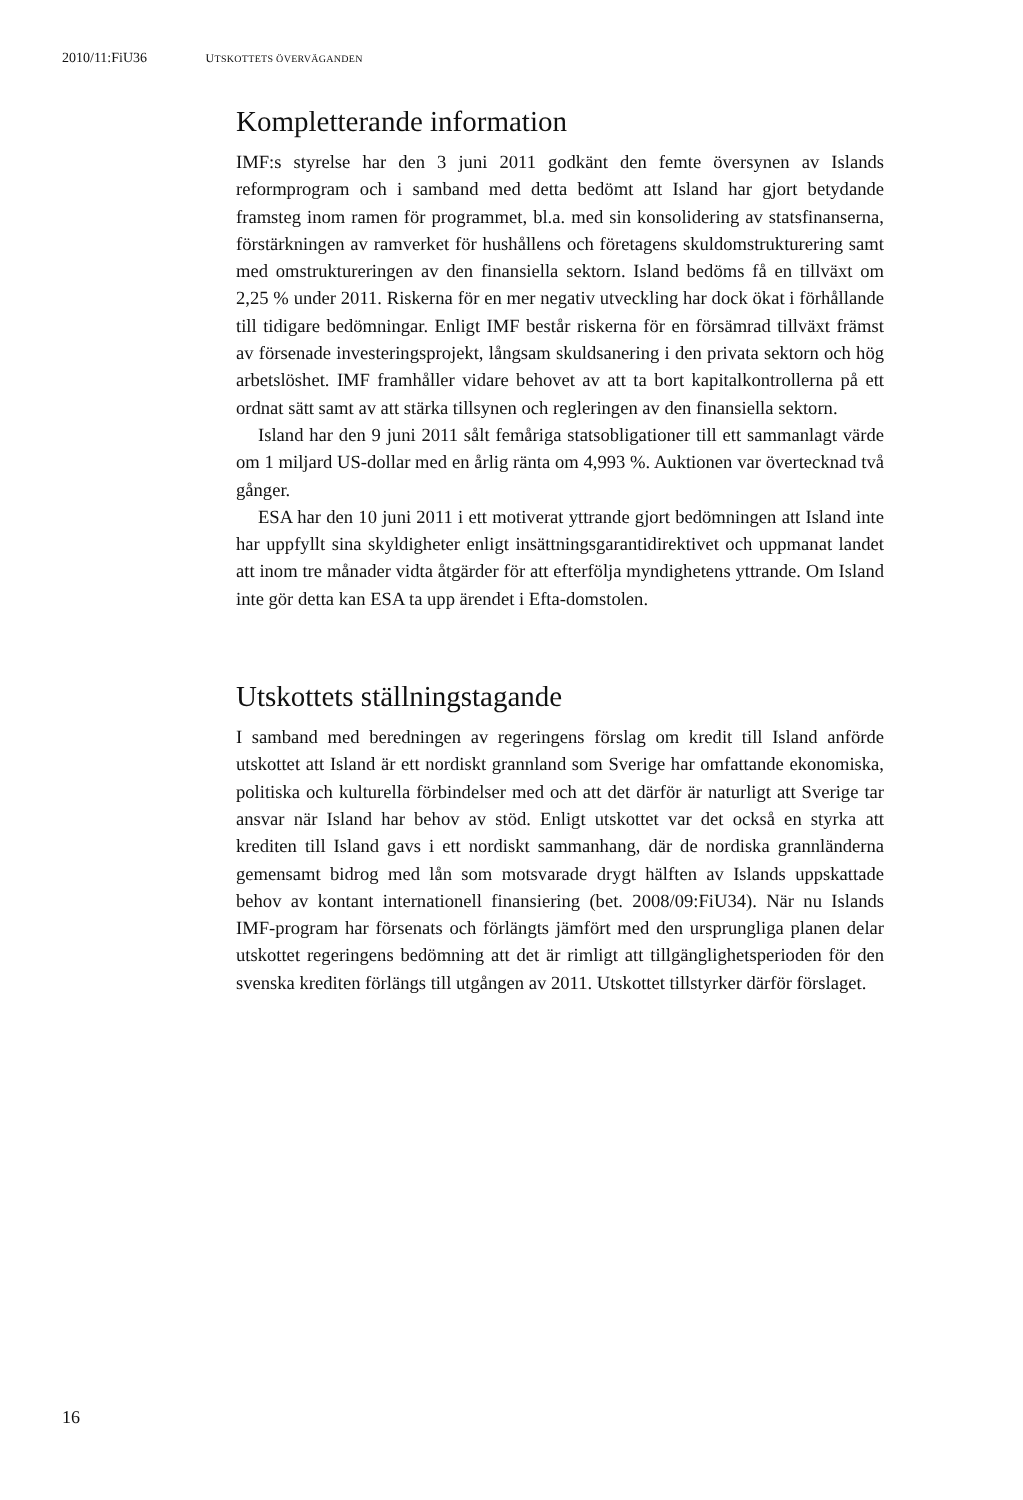2010/11:FiU36 UTSKOTTETS ÖVERVÄGANDEN
Kompletterande information
IMF:s styrelse har den 3 juni 2011 godkänt den femte översynen av Islands reformprogram och i samband med detta bedömt att Island har gjort betydande framsteg inom ramen för programmet, bl.a. med sin konsolidering av statsfinanserna, förstärkningen av ramverket för hushållens och företagens skuldomstrukturering samt med omstruktureringen av den finansiella sektorn. Island bedöms få en tillväxt om 2,25 % under 2011. Riskerna för en mer negativ utveckling har dock ökat i förhållande till tidigare bedömningar. Enligt IMF består riskerna för en försämrad tillväxt främst av försenade investeringsprojekt, långsam skuldsanering i den privata sektorn och hög arbetslöshet. IMF framhåller vidare behovet av att ta bort kapitalkontrollerna på ett ordnat sätt samt av att stärka tillsynen och regleringen av den finansiella sektorn.
Island har den 9 juni 2011 sålt femåriga statsobligationer till ett sammanlagt värde om 1 miljard US-dollar med en årlig ränta om 4,993 %. Auktionen var övertecknad två gånger.
ESA har den 10 juni 2011 i ett motiverat yttrande gjort bedömningen att Island inte har uppfyllt sina skyldigheter enligt insättningsgarantidirektivet och uppmanat landet att inom tre månader vidta åtgärder för att efterfölja myndighetens yttrande. Om Island inte gör detta kan ESA ta upp ärendet i Efta-domstolen.
Utskottets ställningstagande
I samband med beredningen av regeringens förslag om kredit till Island anförde utskottet att Island är ett nordiskt grannland som Sverige har omfattande ekonomiska, politiska och kulturella förbindelser med och att det därför är naturligt att Sverige tar ansvar när Island har behov av stöd. Enligt utskottet var det också en styrka att krediten till Island gavs i ett nordiskt sammanhang, där de nordiska grannländerna gemensamt bidrog med lån som motsvarade drygt hälften av Islands uppskattade behov av kontant internationell finansiering (bet. 2008/09:FiU34). När nu Islands IMF-program har försenats och förlängts jämfört med den ursprungliga planen delar utskottet regeringens bedömning att det är rimligt att tillgänglighetsperioden för den svenska krediten förlängs till utgången av 2011. Utskottet tillstyrker därför förslaget.
16